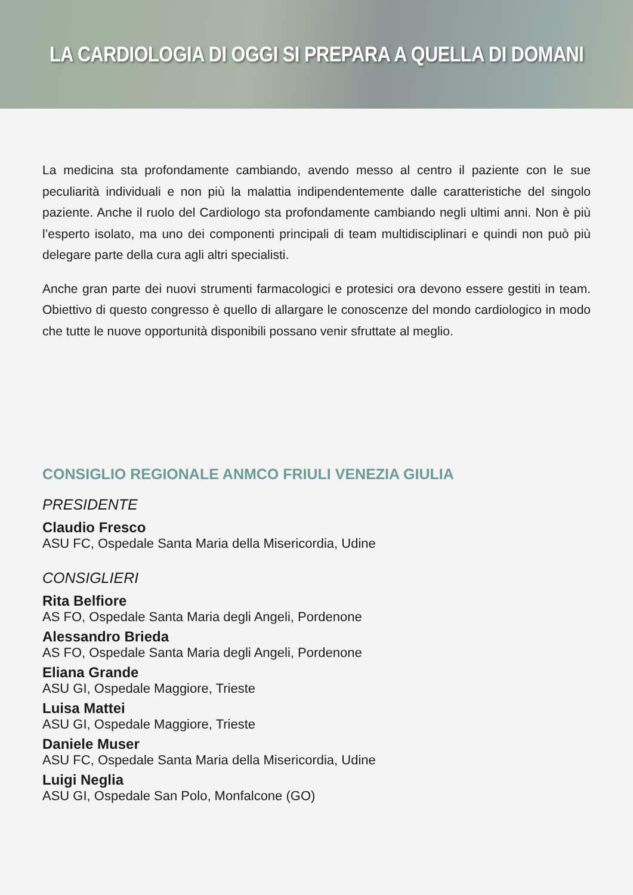LA CARDIOLOGIA DI OGGI SI PREPARA A QUELLA DI DOMANI
La medicina sta profondamente cambiando, avendo messo al centro il paziente con le sue peculiarità individuali e non più la malattia indipendentemente dalle caratteristiche del singolo paziente. Anche il ruolo del Cardiologo sta profondamente cambiando negli ultimi anni. Non è più l’esperto isolato, ma uno dei componenti principali di team multidisciplinari e quindi non può più delegare parte della cura agli altri specialisti.
Anche gran parte dei nuovi strumenti farmacologici e protesici ora devono essere gestiti in team. Obiettivo di questo congresso è quello di allargare le conoscenze del mondo cardiologico in modo che tutte le nuove opportunità disponibili possano venir sfruttate al meglio.
CONSIGLIO REGIONALE ANMCO FRIULI VENEZIA GIULIA
PRESIDENTE
Claudio Fresco
ASU FC, Ospedale Santa Maria della Misericordia, Udine
CONSIGLIERI
Rita Belfiore
AS FO, Ospedale Santa Maria degli Angeli, Pordenone
Alessandro Brieda
AS FO, Ospedale Santa Maria degli Angeli, Pordenone
Eliana Grande
ASU GI, Ospedale Maggiore, Trieste
Luisa Mattei
ASU GI, Ospedale Maggiore, Trieste
Daniele Muser
ASU FC, Ospedale Santa Maria della Misericordia, Udine
Luigi Neglia
ASU GI, Ospedale San Polo, Monfalcone (GO)